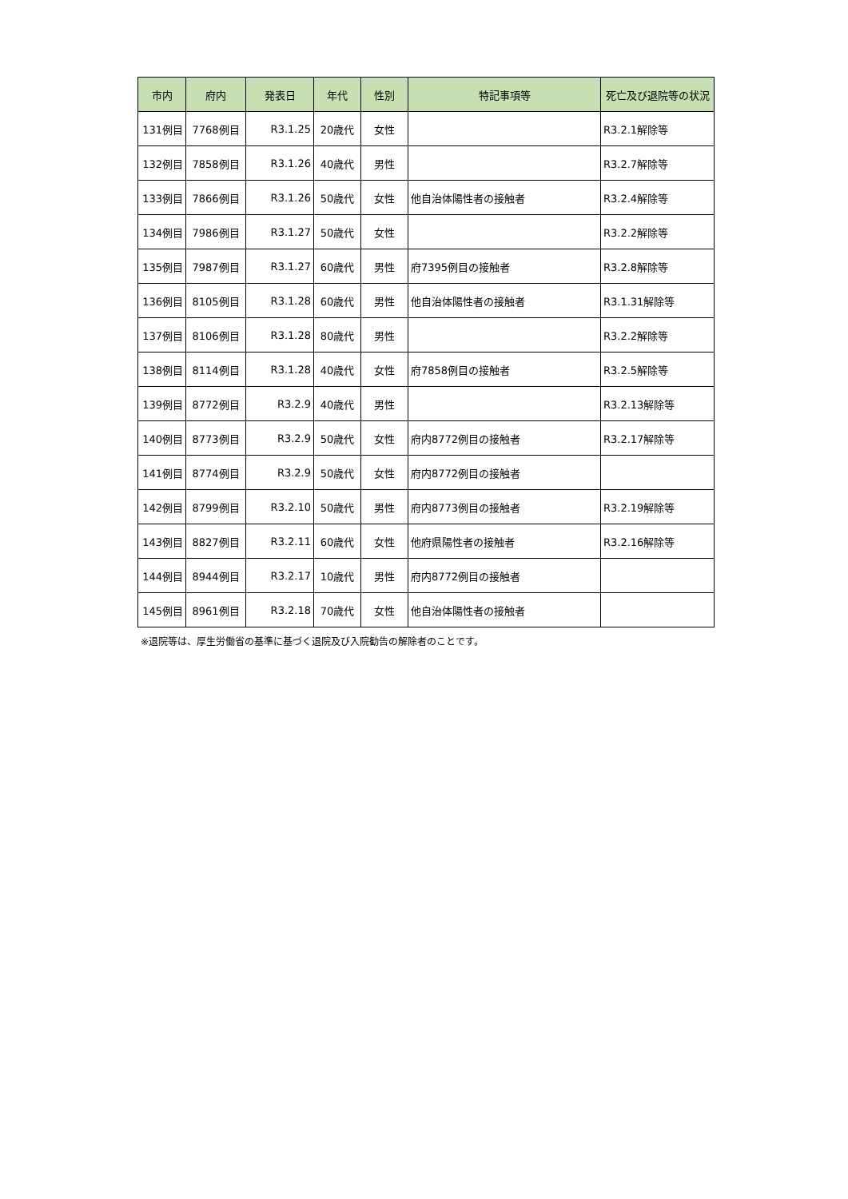| 市内 | 府内 | 発表日 | 年代 | 性別 | 特記事項等 | 死亡及び退院等の状況 |
| --- | --- | --- | --- | --- | --- | --- |
| 131例目 | 7768例目 | R3.1.25 | 20歳代 | 女性 | | R3.2.1解除等 |
| 132例目 | 7858例目 | R3.1.26 | 40歳代 | 男性 | | R3.2.7解除等 |
| 133例目 | 7866例目 | R3.1.26 | 50歳代 | 女性 | 他自治体陽性者の接触者 | R3.2.4解除等 |
| 134例目 | 7986例目 | R3.1.27 | 50歳代 | 女性 | | R3.2.2解除等 |
| 135例目 | 7987例目 | R3.1.27 | 60歳代 | 男性 | 府7395例目の接触者 | R3.2.8解除等 |
| 136例目 | 8105例目 | R3.1.28 | 60歳代 | 男性 | 他自治体陽性者の接触者 | R3.1.31解除等 |
| 137例目 | 8106例目 | R3.1.28 | 80歳代 | 男性 | | R3.2.2解除等 |
| 138例目 | 8114例目 | R3.1.28 | 40歳代 | 女性 | 府7858例目の接触者 | R3.2.5解除等 |
| 139例目 | 8772例目 | R3.2.9 | 40歳代 | 男性 | | R3.2.13解除等 |
| 140例目 | 8773例目 | R3.2.9 | 50歳代 | 女性 | 府内8772例目の接触者 | R3.2.17解除等 |
| 141例目 | 8774例目 | R3.2.9 | 50歳代 | 女性 | 府内8772例目の接触者 | |
| 142例目 | 8799例目 | R3.2.10 | 50歳代 | 男性 | 府内8773例目の接触者 | R3.2.19解除等 |
| 143例目 | 8827例目 | R3.2.11 | 60歳代 | 女性 | 他府県陽性者の接触者 | R3.2.16解除等 |
| 144例目 | 8944例目 | R3.2.17 | 10歳代 | 男性 | 府内8772例目の接触者 | |
| 145例目 | 8961例目 | R3.2.18 | 70歳代 | 女性 | 他自治体陽性者の接触者 | |
※退院等は、厚生労働省の基準に基づく退院及び入院勧告の解除者のことです。